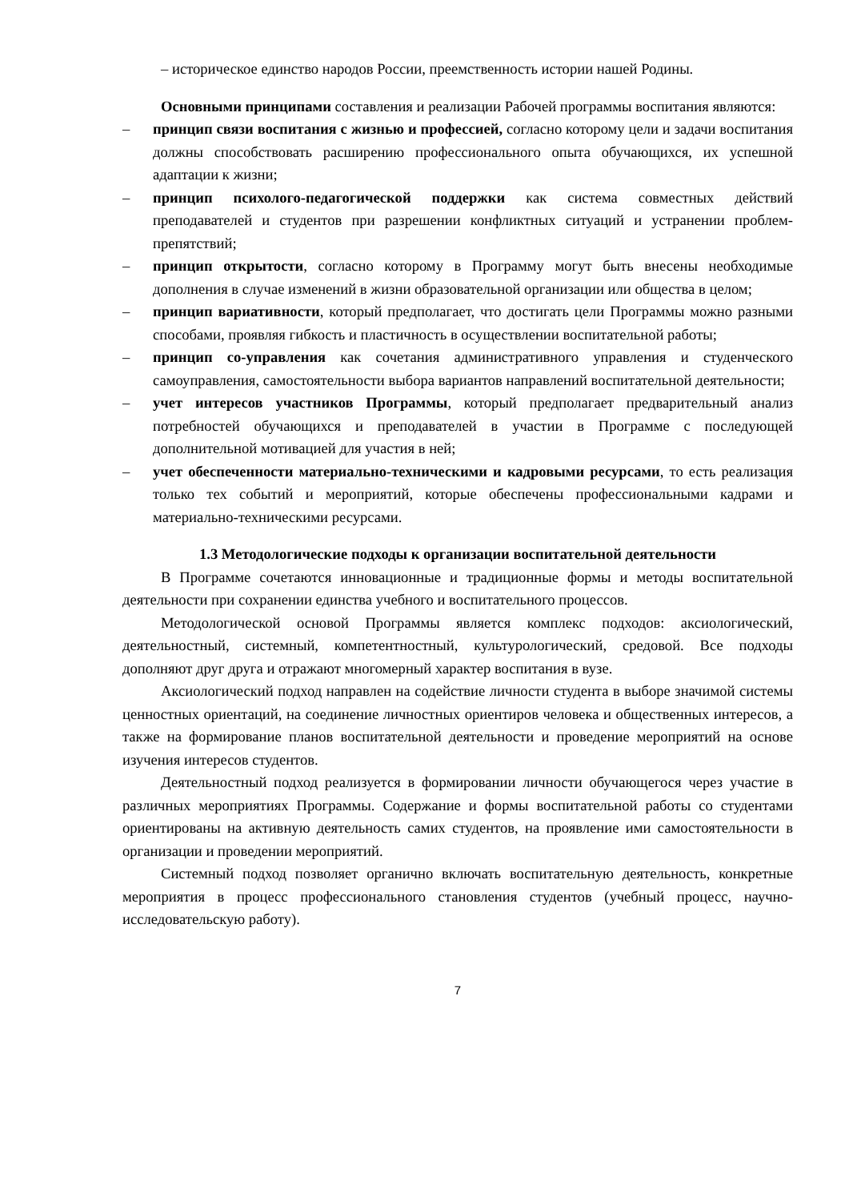– историческое единство народов России, преемственность истории нашей Родины.
Основными принципами составления и реализации Рабочей программы воспитания являются:
– принцип связи воспитания с жизнью и профессией, согласно которому цели и задачи воспитания должны способствовать расширению профессионального опыта обучающихся, их успешной адаптации к жизни;
– принцип психолого-педагогической поддержки как система совместных действий преподавателей и студентов при разрешении конфликтных ситуаций и устранении проблем-препятствий;
– принцип открытости, согласно которому в Программу могут быть внесены необходимые дополнения в случае изменений в жизни образовательной организации или общества в целом;
– принцип вариативности, который предполагает, что достигать цели Программы можно разными способами, проявляя гибкость и пластичность в осуществлении воспитательной работы;
– принцип со-управления как сочетания административного управления и студенческого самоуправления, самостоятельности выбора вариантов направлений воспитательной деятельности;
– учет интересов участников Программы, который предполагает предварительный анализ потребностей обучающихся и преподавателей в участии в Программе с последующей дополнительной мотивацией для участия в ней;
– учет обеспеченности материально-техническими и кадровыми ресурсами, то есть реализация только тех событий и мероприятий, которые обеспечены профессиональными кадрами и материально-техническими ресурсами.
1.3 Методологические подходы к организации воспитательной деятельности
В Программе сочетаются инновационные и традиционные формы и методы воспитательной деятельности при сохранении единства учебного и воспитательного процессов.
Методологической основой Программы является комплекс подходов: аксиологический, деятельностный, системный, компетентностный, культурологический, средовой. Все подходы дополняют друг друга и отражают многомерный характер воспитания в вузе.
Аксиологический подход направлен на содействие личности студента в выборе значимой системы ценностных ориентаций, на соединение личностных ориентиров человека и общественных интересов, а также на формирование планов воспитательной деятельности и проведение мероприятий на основе изучения интересов студентов.
Деятельностный подход реализуется в формировании личности обучающегося через участие в различных мероприятиях Программы. Содержание и формы воспитательной работы со студентами ориентированы на активную деятельность самих студентов, на проявление ими самостоятельности в организации и проведении мероприятий.
Системный подход позволяет органично включать воспитательную деятельность, конкретные мероприятия в процесс профессионального становления студентов (учебный процесс, научно-исследовательскую работу).
7